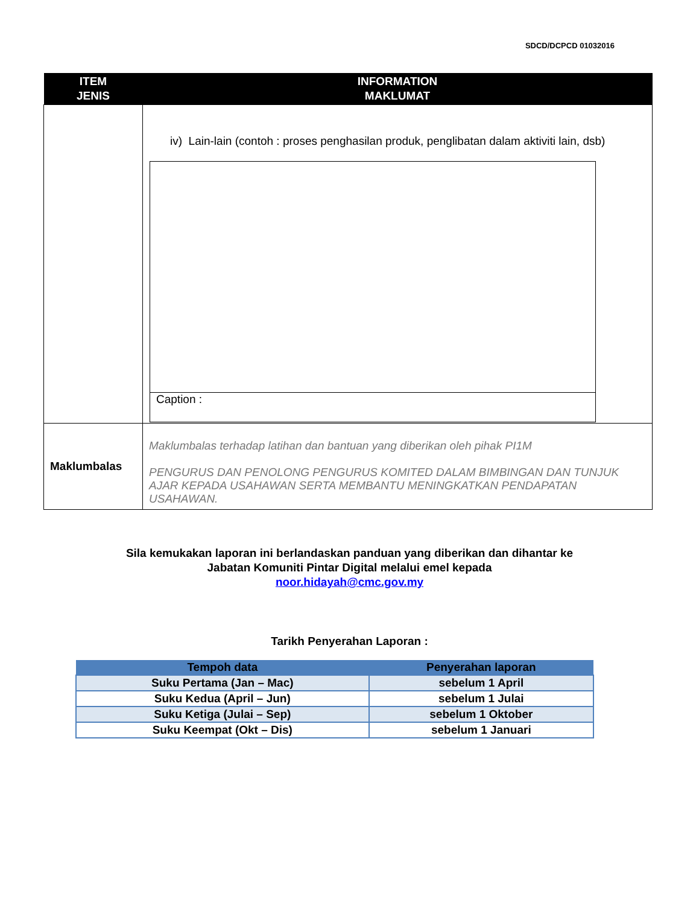SDCD/DCPCD 01032016
| ITEM JENIS | INFORMATION MAKLUMAT |
| --- | --- |
| | iv) Lain-lain (contoh : proses penghasilan produk, penglibatan dalam aktiviti lain, dsb) Caption : |
| Maklumbalas | Maklumbalas terhadap latihan dan bantuan yang diberikan oleh pihak PI1M PENGURUS DAN PENOLONG PENGURUS KOMITED DALAM BIMBINGAN DAN TUNJUK AJAR KEPADA USAHAWAN SERTA MEMBANTU MENINGKATKAN PENDAPATAN USAHAWAN. |
Sila kemukakan laporan ini berlandaskan panduan yang diberikan dan dihantar ke
Jabatan Komuniti Pintar Digital melalui emel kepada
noor.hidayah@cmc.gov.my
Tarikh Penyerahan Laporan :
| Tempoh data | Penyerahan laporan |
| --- | --- |
| Suku Pertama (Jan – Mac) | sebelum 1 April |
| Suku Kedua (April – Jun) | sebelum 1 Julai |
| Suku Ketiga (Julai – Sep) | sebelum 1 Oktober |
| Suku Keempat (Okt – Dis) | sebelum 1 Januari |